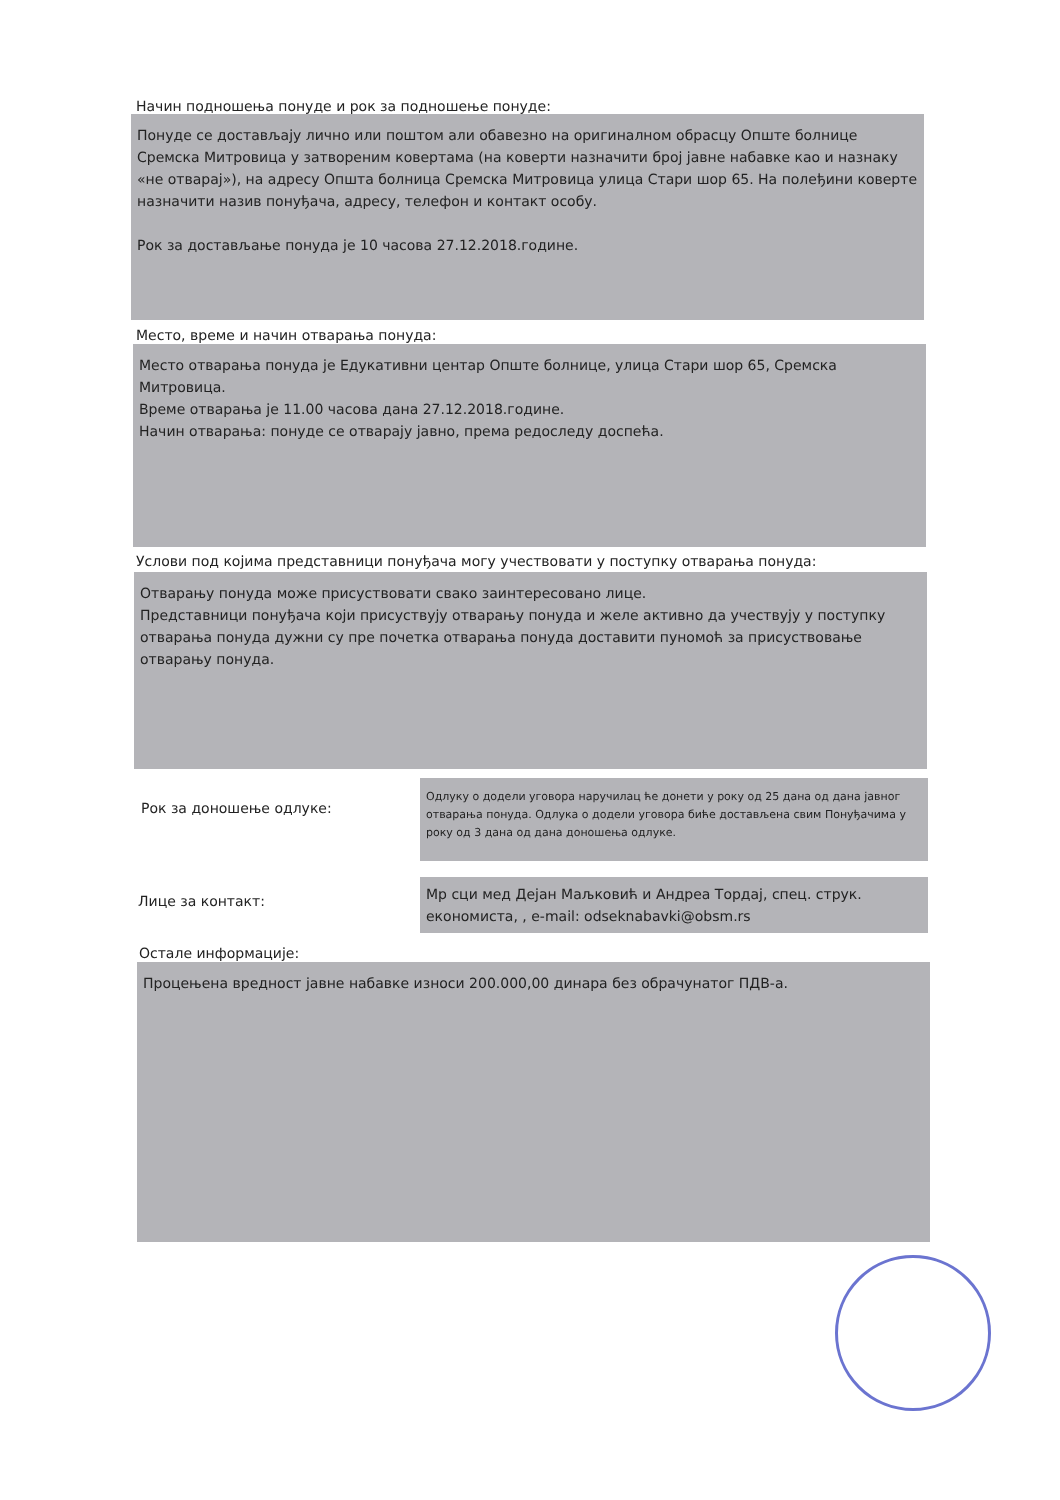Начин подношења понуде и рок за подношење понуде:
Понуде се достављају лично или поштом али обавезно на оригиналном обрасцу Опште болнице Сремска Митровица у затвореним ковертама (на коверти назначити број јавне набавке као и назнаку «не отварај»), на адресу Општа болница Сремска Митровица улица Стари шор 65. На полеђини коверте назначити назив понуђача, адресу, телефон и контакт особу.
Рок за достављање понуда је 10 часова 27.12.2018.године.
Место, време и начин отварања понуда:
Место отварања понуда је Едукативни центар Опште болнице, улица Стари шор 65, Сремска Митровица.
Време отварања је 11.00 часова дана 27.12.2018.године.
Начин отварања: понуде се отварају јавно, према редоследу доспећа.
Услови под којима представници понуђача могу учествовати у поступку отварања понуда:
Отварању понуда може присуствовати свако заинтересовано лице.
Представници понуђача који присуствују отварању понуда и желе активно да учествују у поступку отварања понуда дужни су пре почетка отварања понуда доставити пуномоћ за присуствовање отварању понуда.
Рок за доношење одлуке:
Одлуку о додели уговора наручилац ће донети у року од 25 дана од дана јавног отварања понуда. Одлука о додели уговора биће достављена свим Понуђачима у року од 3 дана од дана доношења одлуке.
Лице за контакт:
Мр сци мед Дејан Маљковић и Андреа Тордај, спец. струк. економиста, , e-mail: odseknabavki@obsm.rs
Остале информације:
Процењена вредност јавне набавке износи 200.000,00 динара без обрачунатог ПДВ-а.